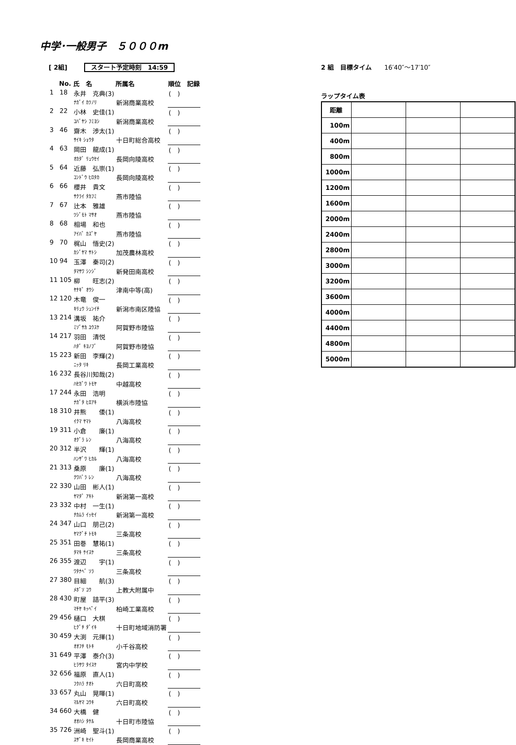中学･一般男子　５０００m
[ 2組] スタート予定時刻　14:59
| | No. | 氏 名 | 所属名 | 順位 記録 |
| --- | --- | --- | --- | --- |
| 1 | 18 | 永井 克典(3) | | ( ) |
| | | ﾅｶﾞｲ ｶﾂﾉﾘ | 新潟商業高校 | |
| 2 | 22 | 小林 史佳(1) | | ( ) |
| | | ｺﾊﾞﾔｼ ﾌﾐﾖｼ | 新潟商業高校 | |
| 3 | 46 | 齋木 渉太(1) | | ( ) |
| | | ｻｲｷ ｼｮｳﾀ | 十日町総合高校 | |
| 4 | 63 | 岡田 龍成(1) | | ( ) |
| | | ｵｶﾀﾞ ﾘｭｳｾｲ | 長岡向陵高校 | |
| 5 | 64 | 近藤 弘崇(1) | | ( ) |
| | | ｺﾝﾄﾞｳ ﾋﾛﾀｶ | 長岡向陵高校 | |
| 6 | 66 | 櫻井 貴文 | | ( ) |
| | | ｻｸﾗｲ ﾀｶﾌﾐ | 燕市陸協 | |
| 7 | 67 | 辻本 雅雄 | | ( ) |
| | | ﾂｼﾞﾓﾄ ﾏｻｵ | 燕市陸協 | |
| 8 | 68 | 相場 和也 | | ( ) |
| | | ｱｲﾊﾞ ｶｽﾞﾔ | 燕市陸協 | |
| 9 | 70 | 梶山 悟史(2) | | ( ) |
| | | ｶｼﾞﾔﾏ ｻﾄｼ | 加茂農林高校 | |
| 10 | 94 | 玉澤 秦司(2) | | ( ) |
| | | ﾀﾏｻﾜ ｼﾝｼﾞ | 新発田南高校 | |
| 11 | 105 | 柳 旺志(2) | | ( ) |
| | | ﾔﾅｷﾞ ｵｳｼ | 津南中等(高) | |
| 12 | 120 | 木竜 俊一 | | ( ) |
| | | ｷﾘｭｳ ｼｭﾝｲﾁ | 新潟市南区陸協 | |
| 13 | 214 | 溝坂 祐介 | | ( ) |
| | | ﾐｿﾞｻｶ ﾕｳｽｹ | 阿賀野市陸協 | |
| 14 | 217 | 羽田 清悦 | | ( ) |
| | | ﾊﾀﾞ ｷﾖﾉﾌﾞ | 阿賀野市陸協 | |
| 15 | 223 | 新田 李輝(2) | | ( ) |
| | | ﾆｯﾀ ﾘｷ | 長岡工業高校 | |
| 16 | 232 | 長谷川知哉(2) | | ( ) |
| | | ﾊｾｶﾞﾜ ﾄﾓﾔ | 中越高校 | |
| 17 | 244 | 永田 浩明 | | ( ) |
| | | ﾅｶﾞﾀ ﾋﾛｱｷ | 横浜市陸協 | |
| 18 | 310 | 井熊 倭(1) | | ( ) |
| | | ｲｸﾏ ﾔﾏﾄ | 八海高校 | |
| 19 | 311 | 小倉 廉(1) | | ( ) |
| | | ｵｸﾞﾗ ﾚﾝ | 八海高校 | |
| 20 | 312 | 半沢 輝(1) | | ( ) |
| | | ﾊﾝｻﾞﾜ ﾋｶﾙ | 八海高校 | |
| 21 | 313 | 桑原 廉(1) | | ( ) |
| | | ｸﾜﾊﾞﾗ ﾚﾝ | 八海高校 | |
| 22 | 330 | 山田 彬人(1) | | ( ) |
| | | ﾔﾏﾀﾞ ｱｷﾄ | 新潟第一高校 | |
| 23 | 332 | 中村 一生(1) | | ( ) |
| | | ﾅｶﾑﾗ ｲｯｾｲ | 新潟第一高校 | |
| 24 | 347 | 山口 朋己(2) | | ( ) |
| | | ﾔﾏｸﾞﾁ ﾄﾓｷ | 三条高校 | |
| 25 | 351 | 田巻 慧祐(1) | | ( ) |
| | | ﾀﾏｷ ｹｲｽｹ | 三条高校 | |
| 26 | 355 | 渡辺 宇(1) | | ( ) |
| | | ﾜﾀﾅﾍﾞ ｿﾗ | 三条高校 | |
| 27 | 380 | 目細 航(3) | | ( ) |
| | | ﾒﾎﾞｿ ｺｳ | 上教大附属中 | |
| 28 | 430 | 町屋 詰平(3) | | ( ) |
| | | ﾏﾁﾔ ｷｯﾍﾟｲ | 柏崎工業高校 | |
| 29 | 456 | 樋口 大棋 | | ( ) |
| | | ﾋｸﾞﾁ ﾀﾞｲｷ | 十日町地域消防署 | |
| 30 | 459 | 大渕 元揮(1) | | ( ) |
| | | ｵｵﾌﾁ ﾓﾄｷ | 小千谷高校 | |
| 31 | 649 | 平澤 泰介(3) | | ( ) |
| | | ﾋﾗｻﾜ ﾀｲｽｹ | 宮内中学校 | |
| 32 | 656 | 福原 直人(1) | | ( ) |
| | | ﾌｸﾊﾗ ﾅｵﾄ | 六日町高校 | |
| 33 | 657 | 丸山 晃暉(1) | | ( ) |
| | | ﾏﾙﾔﾏ ｺｳｷ | 六日町高校 | |
| 34 | 660 | 大橋 健 | | ( ) |
| | | ｵｵﾊｼ ﾀｹﾙ | 十日町市陸協 | |
| 35 | 726 | 洲崎 聖斗(1) | | ( ) |
| | | ｽｻﾞｷ ｾｲﾄ | 長岡商業高校 | |
2 組　目標タイム　　16′40″～17′10″
ラップタイム表
| 距離 | | | |
| --- | --- | --- | --- |
| 100m | | | |
| 400m | | | |
| 800m | | | |
| 1000m | | | |
| 1200m | | | |
| 1600m | | | |
| 2000m | | | |
| 2400m | | | |
| 2800m | | | |
| 3000m | | | |
| 3200m | | | |
| 3600m | | | |
| 4000m | | | |
| 4400m | | | |
| 4800m | | | |
| 5000m | | | |